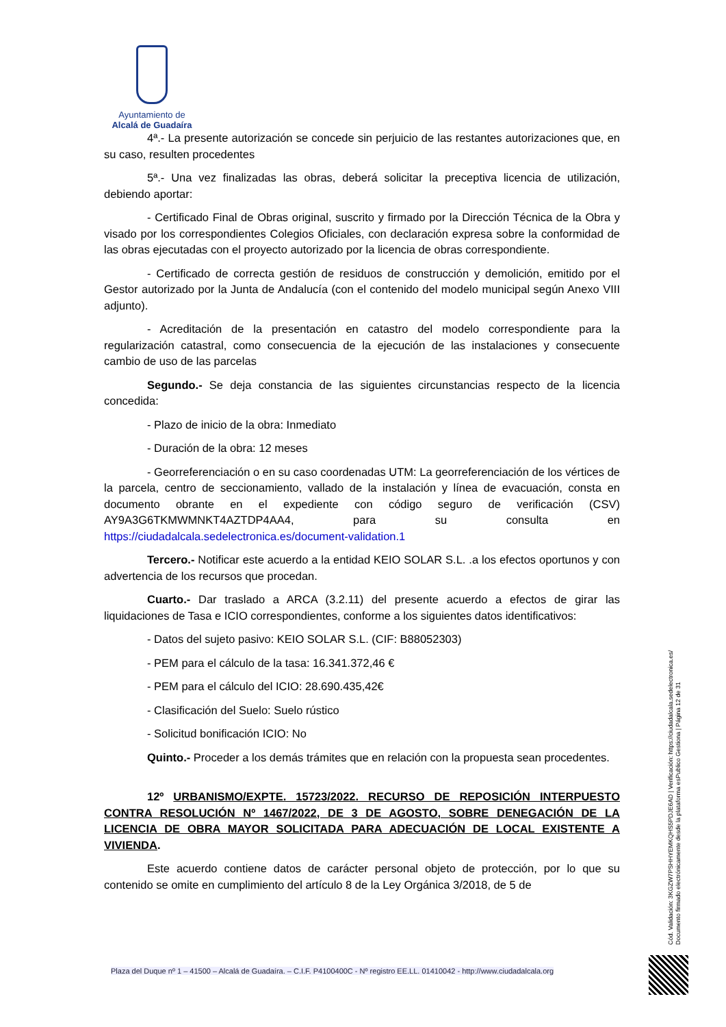Ayuntamiento de
Alcalá de Guadaíra
4ª.- La presente autorización se concede sin perjuicio de las restantes autorizaciones que, en su caso, resulten procedentes
5ª.- Una vez finalizadas las obras, deberá solicitar la preceptiva licencia de utilización, debiendo aportar:
- Certificado Final de Obras original, suscrito y firmado por la Dirección Técnica de la Obra y visado por los correspondientes Colegios Oficiales, con declaración expresa sobre la conformidad de las obras ejecutadas con el proyecto autorizado por la licencia de obras correspondiente.
- Certificado de correcta gestión de residuos de construcción y demolición, emitido por el Gestor autorizado por la Junta de Andalucía (con el contenido del modelo municipal según Anexo VIII adjunto).
- Acreditación de la presentación en catastro del modelo correspondiente para la regularización catastral, como consecuencia de la ejecución de las instalaciones y consecuente cambio de uso de las parcelas
Segundo.- Se deja constancia de las siguientes circunstancias respecto de la licencia concedida:
- Plazo de inicio de la obra: Inmediato
- Duración de la obra: 12 meses
- Georreferenciación o en su caso coordenadas UTM: La georreferenciación de los vértices de la parcela, centro de seccionamiento, vallado de la instalación y línea de evacuación, consta en documento obrante en el expediente con código seguro de verificación (CSV) AY9A3G6TKMWMNKT4AZTDP4AA4, para su consulta en https://ciudadalcala.sedelectronica.es/document-validation.1
Tercero.- Notificar este acuerdo a la entidad KEIO SOLAR S.L. .a los efectos oportunos y con advertencia de los recursos que procedan.
Cuarto.- Dar traslado a ARCA (3.2.11) del presente acuerdo a efectos de girar las liquidaciones de Tasa e ICIO correspondientes, conforme a los siguientes datos identificativos:
- Datos del sujeto pasivo: KEIO SOLAR S.L. (CIF: B88052303)
- PEM para el cálculo de la tasa: 16.341.372,46 €
- PEM para el cálculo del ICIO: 28.690.435,42€
- Clasificación del Suelo: Suelo rústico
- Solicitud bonificación ICIO: No
Quinto.- Proceder a los demás trámites que en relación con la propuesta sean procedentes.
12º URBANISMO/EXPTE. 15723/2022. RECURSO DE REPOSICIÓN INTERPUESTO CONTRA RESOLUCIÓN Nº 1467/2022, DE 3 DE AGOSTO, SOBRE DENEGACIÓN DE LA LICENCIA DE OBRA MAYOR SOLICITADA PARA ADECUACIÓN DE LOCAL EXISTENTE A VIVIENDA.
Este acuerdo contiene datos de carácter personal objeto de protección, por lo que su contenido se omite en cumplimiento del artículo 8 de la Ley Orgánica 3/2018, de 5 de
Cód. Validación: 3KGZW7PSHHYEMKQHS5PDJE6AD | Verificación: https://ciudadalcala.sedelectronica.es/ Documento firmado electrónicamente desde la plataforma esPublico Gestiona | Página 12 de 31
Plaza del Duque nº 1 – 41500 – Alcalá de Guadaíra. – C.I.F. P4100400C - Nº registro EE.LL. 01410042 - http://www.ciudadalcala.org